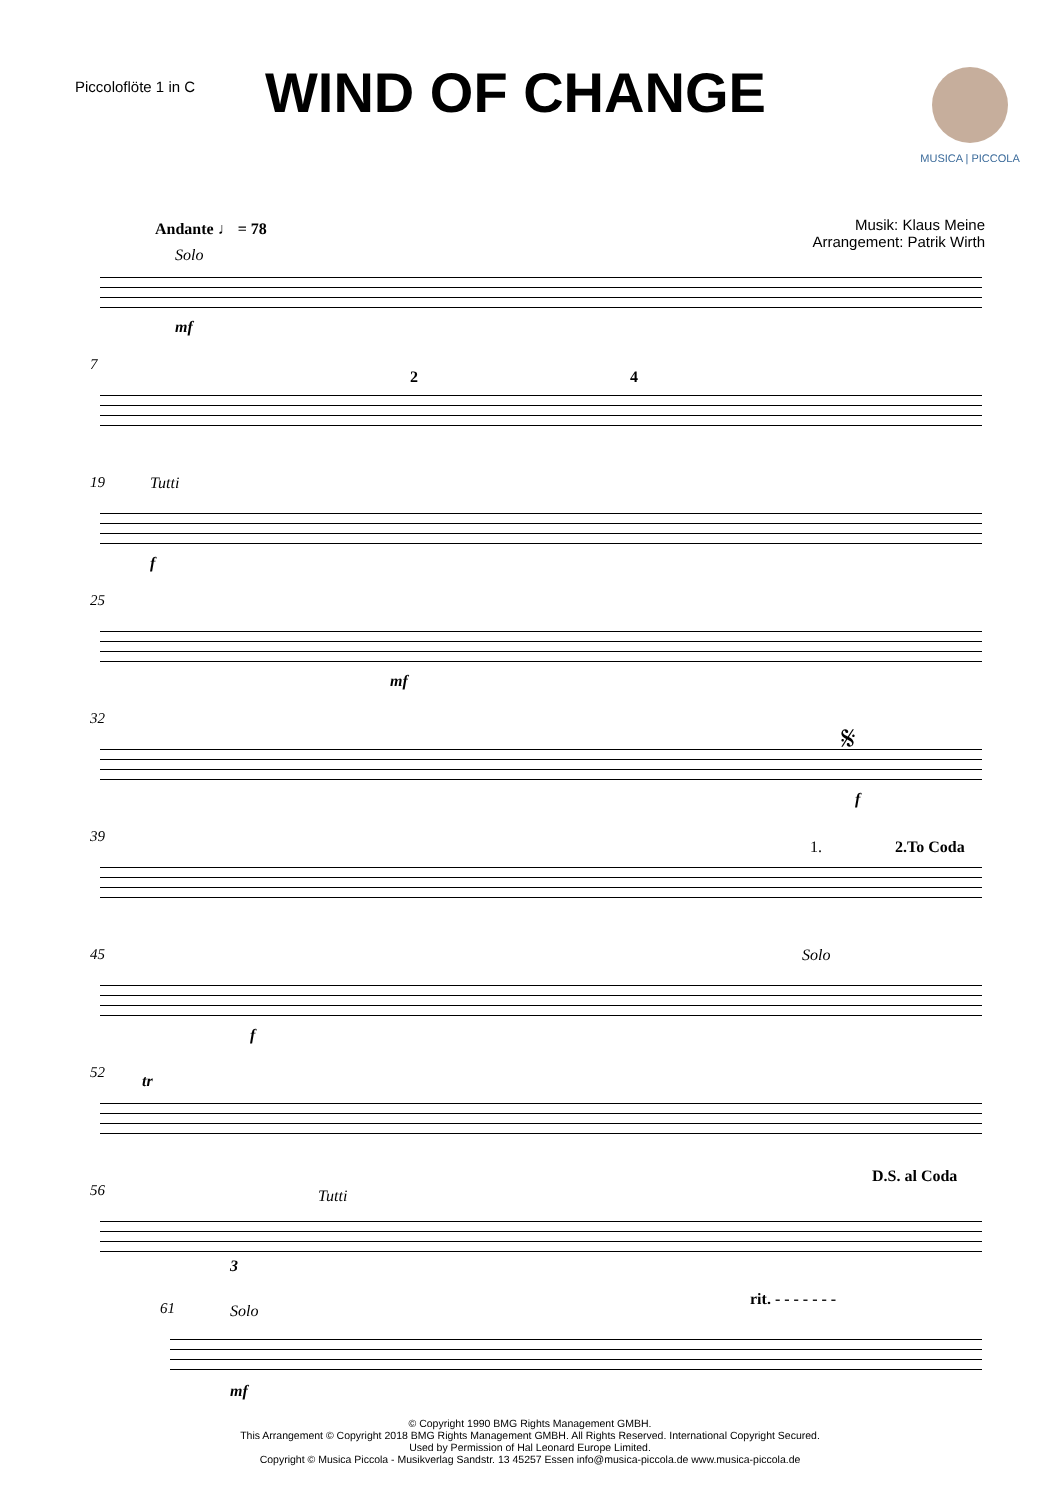Piccoloflöte 1 in C
WIND OF CHANGE
MUSICA | PICCOLA
Musik: Klaus Meine
Arrangement: Patrik Wirth
Andante ♩ = 78
Solo
mf
7
2 4
19 Tutti
f
25
mf
32 𝄋
f
39
1. 2.To Coda
45
f
Solo
52 tr
56 Tutti
3
D.S. al Coda
61 Solo
mf
rit. - - - - - - -
© Copyright 1990 BMG Rights Management GMBH.
This Arrangement © Copyright 2018 BMG Rights Management GMBH. All Rights Reserved. International Copyright Secured.
Used by Permission of Hal Leonard Europe Limited.
Copyright © Musica Piccola - Musikverlag Sandstr. 13 45257 Essen info@musica-piccola.de www.musica-piccola.de